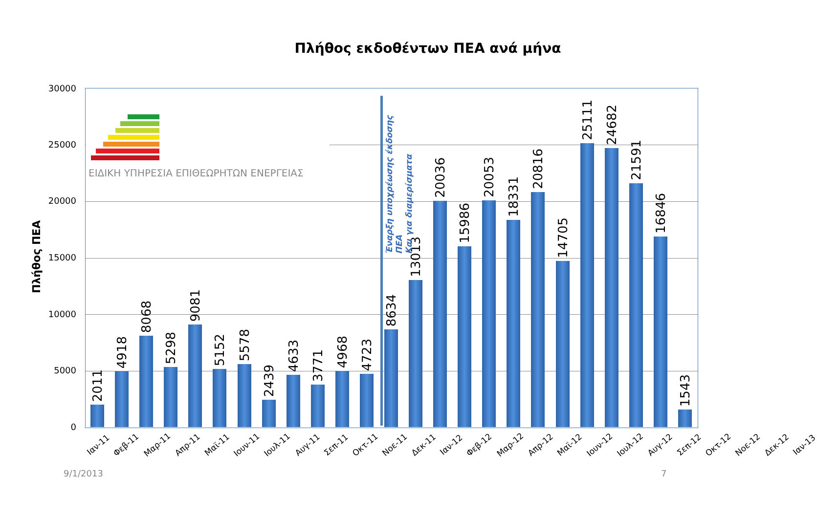Πλήθος εκδοθέντων ΠΕΑ ανά μήνα
Πλήθος ΠΕΑ
30000
25000
20000
15000
10000
5000
0
ΕΙΔΙΚΗ ΥΠΗΡΕΣΙΑ ΕΠΙΘΕΩΡΗΤΩΝ ΕΝΕΡΓΕΙΑΣ
2011
4918
8068
5298
9081
5152
5578
2439
4633
3771
4968
4723
8634
13013
20036
15986
20053
18331
20816
14705
25111
24682
21591
16846
1543
Έναρξη υποχρέωσης έκδοσης ΠΕΑ
Και για διαμερίσματα
Ιαν-11 Φεβ-11 Μαρ-11 Απρ-11 Μαϊ-11 Ιουν-11 Ιουλ-11 Αυγ-11 Σεπ-11 Οκτ-11 Νοε-11 Δεκ-11 Ιαν-12 Φεβ-12 Μαρ-12 Απρ-12 Μαϊ-12 Ιουν-12 Ιουλ-12 Αυγ-12 Σεπ-12 Οκτ-12 Νοε-12 Δεκ-12 Ιαν-13
9/1/2013 7